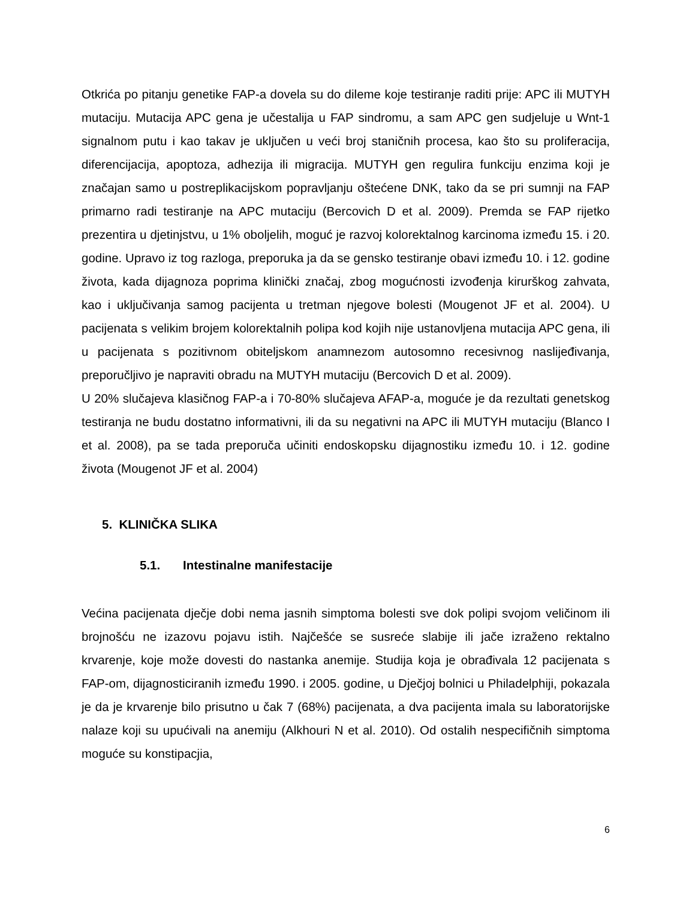Otkrića po pitanju genetike FAP-a dovela su do dileme koje testiranje raditi prije: APC ili MUTYH mutaciju. Mutacija APC gena je učestalija u FAP sindromu, a sam APC gen sudjeluje u Wnt-1 signalnom putu i kao takav je uključen u veći broj staničnih procesa, kao što su proliferacija, diferencijacija, apoptoza, adhezija ili migracija. MUTYH gen regulira funkciju enzima koji je značajan samo u postreplikacijskom popravljanju oštećene DNK, tako da se pri sumnji na FAP primarno radi testiranje na APC mutaciju (Bercovich D et al. 2009). Premda se FAP rijetko prezentira u djetinjstvu, u 1% oboljelih, moguć je razvoj kolorektalnog karcinoma između 15. i 20. godine. Upravo iz tog razloga, preporuka ja da se gensko testiranje obavi između 10. i 12. godine života, kada dijagnoza poprima klinički značaj, zbog mogućnosti izvođenja kirurškog zahvata, kao i uključivanja samog pacijenta u tretman njegove bolesti (Mougenot JF et al. 2004). U pacijenata s velikim brojem kolorektalnih polipa kod kojih nije ustanovljena mutacija APC gena, ili u pacijenata s pozitivnom obiteljskom anamnezom autosomno recesivnog naslijeđivanja, preporučljivo je napraviti obradu na MUTYH mutaciju (Bercovich D et al. 2009).
U 20% slučajeva klasičnog FAP-a i 70-80% slučajeva AFAP-a, moguće je da rezultati genetskog testiranja ne budu dostatno informativni, ili da su negativni na APC ili MUTYH mutaciju (Blanco I et al. 2008), pa se tada preporuča učiniti endoskopsku dijagnostiku između 10. i 12. godine života (Mougenot JF et al. 2004)
5. KLINIČKA SLIKA
5.1. Intestinalne manifestacije
Većina pacijenata dječje dobi nema jasnih simptoma bolesti sve dok polipi svojom veličinom ili brojnošću ne izazovu pojavu istih. Najčešće se susreće slabije ili jače izraženo rektalno krvarenje, koje može dovesti do nastanka anemije. Studija koja je obrađivala 12 pacijenata s FAP-om, dijagnosticiranih između 1990. i 2005. godine, u Dječjoj bolnici u Philadelphiji, pokazala je da je krvarenje bilo prisutno u čak 7 (68%) pacijenata, a dva pacijenta imala su laboratorijske nalaze koji su upućivali na anemiju (Alkhouri N et al. 2010). Od ostalih nespecifičnih simptoma moguće su konstipacjia,
6